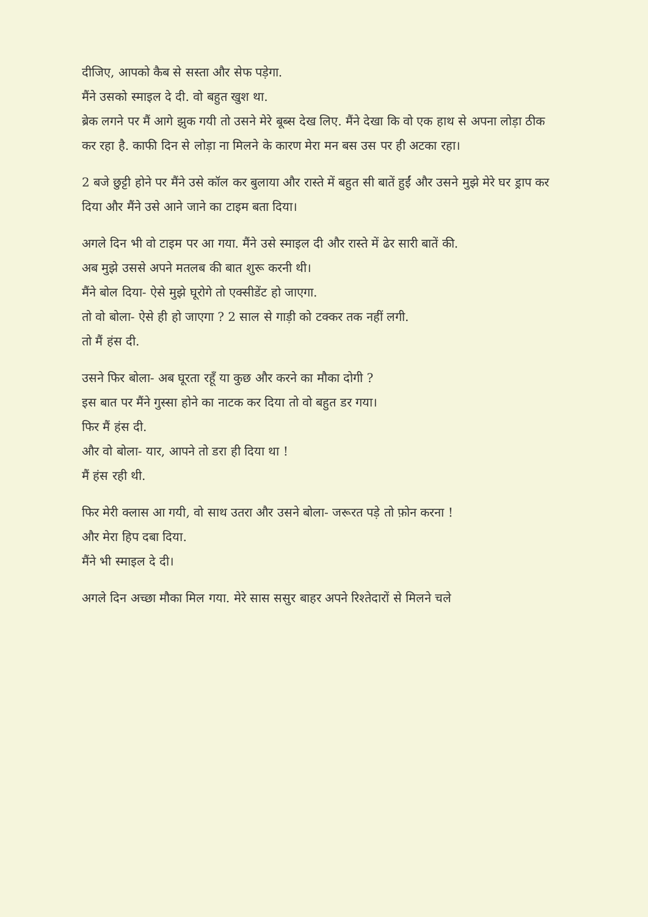दीजिए, आपको कैब से सस्ता और सेफ पड़ेगा.
मैंने उसको स्माइल दे दी. वो बहुत खुश था.
ब्रेक लगने पर मैं आगे झुक गयी तो उसने मेरे बूब्स देख लिए. मैंने देखा कि वो एक हाथ से अपना लोड़ा ठीक कर रहा है. काफी दिन से लोड़ा ना मिलने के कारण मेरा मन बस उस पर ही अटका रहा।
2 बजे छुट्टी होने पर मैंने उसे कॉल कर बुलाया और रास्ते में बहुत सी बातें हुईं और उसने मुझे मेरे घर ड्राप कर दिया और मैंने उसे आने जाने का टाइम बता दिया।
अगले दिन भी वो टाइम पर आ गया. मैंने उसे स्माइल दी और रास्ते में ढेर सारी बातें की.
अब मुझे उससे अपने मतलब की बात शुरू करनी थी।
मैंने बोल दिया- ऐसे मुझे घूरोगे तो एक्सीडेंट हो जाएगा.
तो वो बोला- ऐसे ही हो जाएगा ? 2 साल से गाड़ी को टक्कर तक नहीं लगी.
तो मैं हंस दी.
उसने फिर बोला- अब घूरता रहूँ या कुछ और करने का मौका दोगी ?
इस बात पर मैंने गुस्सा होने का नाटक कर दिया तो वो बहुत डर गया।
फिर मैं हंस दी.
और वो बोला- यार, आपने तो डरा ही दिया था !
मैं हंस रही थी.
फिर मेरी क्लास आ गयी, वो साथ उतरा और उसने बोला- जरूरत पड़े तो फ़ोन करना !
और मेरा हिप दबा दिया.
मैंने भी स्माइल दे दी।
अगले दिन अच्छा मौका मिल गया. मेरे सास ससुर बाहर अपने रिश्तेदारों से मिलने चले